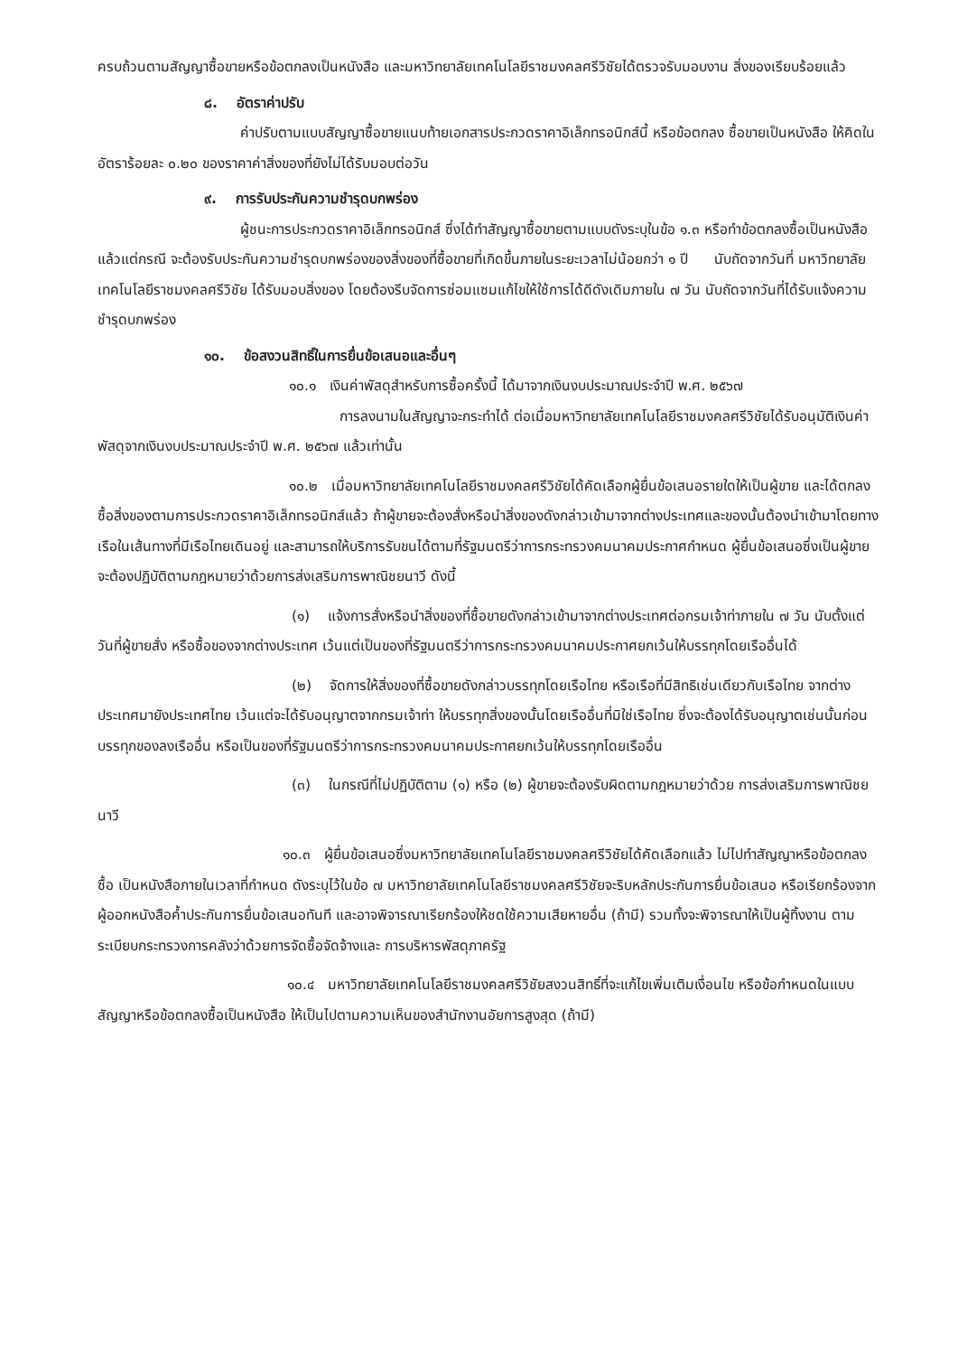ครบถ้วนตามสัญญาซื้อขายหรือข้อตกลงเป็นหนังสือ และมหาวิทยาลัยเทคโนโลยีราชมงคลศรีวิชัยได้ตรวจรับมอบงาน สิ่งของเรียบร้อยแล้ว
๘. อัตราค่าปรับ
ค่าปรับตามแบบสัญญาซื้อขายแนบท้ายเอกสารประกวดราคาอิเล็กทรอนิกส์นี้ หรือข้อตกลง ซื้อขายเป็นหนังสือ ให้คิดในอัตราร้อยละ ๐.๒๐ ของราคาค่าสิ่งของที่ยังไม่ได้รับมอบต่อวัน
๙. การรับประกันความชำรุดบกพร่อง
ผู้ชนะการประกวดราคาอิเล็กทรอนิกส์ ซึ่งได้ทำสัญญาซื้อขายตามแบบดังระบุในข้อ ๑.๓ หรือทำข้อตกลงซื้อเป็นหนังสือ แล้วแต่กรณี จะต้องรับประกันความชำรุดบกพร่องของสิ่งของที่ซื้อขายที่เกิดขึ้นภายในระยะเวลาไม่น้อยกว่า ๑ ปี นับถัดจากวันที่ มหาวิทยาลัยเทคโนโลยีราชมงคลศรีวิชัย ได้รับมอบสิ่งของ โดยต้องรีบจัดการซ่อมแซมแก้ไขให้ใช้การได้ดีดังเดิมภายใน ๗ วัน นับถัดจากวันที่ได้รับแจ้งความชำรุดบกพร่อง
๑๐. ข้อสงวนสิทธิ์ในการยื่นข้อเสนอและอื่นๆ
๑๐.๑ เงินค่าพัสดุสำหรับการซื้อครั้งนี้ ได้มาจากเงินงบประมาณประจำปี พ.ศ. ๒๕๖๗
การลงนามในสัญญาจะกระทำได้ ต่อเมื่อมหาวิทยาลัยเทคโนโลยีราชมงคลศรีวิชัยได้รับอนุมัติเงินค่าพัสดุจากเงินงบประมาณประจำปี พ.ศ. ๒๕๖๗ แล้วเท่านั้น
๑๐.๒ เมื่อมหาวิทยาลัยเทคโนโลยีราชมงคลศรีวิชัยได้คัดเลือกผู้ยื่นข้อเสนอรายใดให้เป็นผู้ขาย และได้ตกลงซื้อสิ่งของตามการประกวดราคาอิเล็กทรอนิกส์แล้ว ถ้าผู้ขายจะต้องสั่งหรือนำสิ่งของดังกล่าวเข้ามาจากต่างประเทศและของนั้นต้องนำเข้ามาโดยทางเรือในเส้นทางที่มีเรือไทยเดินอยู่ และสามารถให้บริการรับขนได้ตามที่รัฐมนตรีว่าการกระทรวงคมนาคมประกาศกำหนด ผู้ยื่นข้อเสนอซึ่งเป็นผู้ขายจะต้องปฏิบัติตามกฎหมายว่าด้วยการส่งเสริมการพาณิชยนาวี ดังนี้
(๑) แจ้งการสั่งหรือนำสิ่งของที่ซื้อขายดังกล่าวเข้ามาจากต่างประเทศต่อกรมเจ้าท่าภายใน ๗ วัน นับตั้งแต่วันที่ผู้ขายสั่ง หรือซื้อของจากต่างประเทศ เว้นแต่เป็นของที่รัฐมนตรีว่าการกระทรวงคมนาคมประกาศยกเว้นให้บรรทุกโดยเรืออื่นได้
(๒) จัดการให้สิ่งของที่ซื้อขายดังกล่าวบรรทุกโดยเรือไทย หรือเรือที่มีสิทธิเช่นเดียวกับเรือไทย จากต่างประเทศมายังประเทศไทย เว้นแต่จะได้รับอนุญาตจากกรมเจ้าท่า ให้บรรทุกสิ่งของนั้นโดยเรืออื่นที่มิใช่เรือไทย ซึ่งจะต้องได้รับอนุญาตเช่นนั้นก่อนบรรทุกของลงเรืออื่น หรือเป็นของที่รัฐมนตรีว่าการกระทรวงคมนาคมประกาศยกเว้นให้บรรทุกโดยเรืออื่น
(๓) ในกรณีที่ไม่ปฏิบัติตาม (๑) หรือ (๒) ผู้ขายจะต้องรับผิดตามกฎหมายว่าด้วย การส่งเสริมการพาณิชยนาวี
๑๐.๓ ผู้ยื่นข้อเสนอซึ่งมหาวิทยาลัยเทคโนโลยีราชมงคลศรีวิชัยได้คัดเลือกแล้ว ไม่ไปทำสัญญาหรือข้อตกลงซื้อ เป็นหนังสือภายในเวลาที่กำหนด ดังระบุไว้ในข้อ ๗ มหาวิทยาลัยเทคโนโลยีราชมงคลศรีวิชัยจะริบหลักประกันการยื่นข้อเสนอ หรือเรียกร้องจากผู้ออกหนังสือค้ำประกันการยื่นข้อเสนอทันที และอาจพิจารณาเรียกร้องให้ชดใช้ความเสียหายอื่น (ถ้ามี) รวมทั้งจะพิจารณาให้เป็นผู้ทิ้งงาน ตามระเบียบกระทรวงการคลังว่าด้วยการจัดซื้อจัดจ้างและ การบริหารพัสดุภาครัฐ
๑๐.๔ มหาวิทยาลัยเทคโนโลยีราชมงคลศรีวิชัยสงวนสิทธิ์ที่จะแก้ไขเพิ่มเติมเงื่อนไข หรือข้อกำหนดในแบบสัญญาหรือข้อตกลงซื้อเป็นหนังสือ ให้เป็นไปตามความเห็นของสำนักงานอัยการสูงสุด (ถ้ามี)